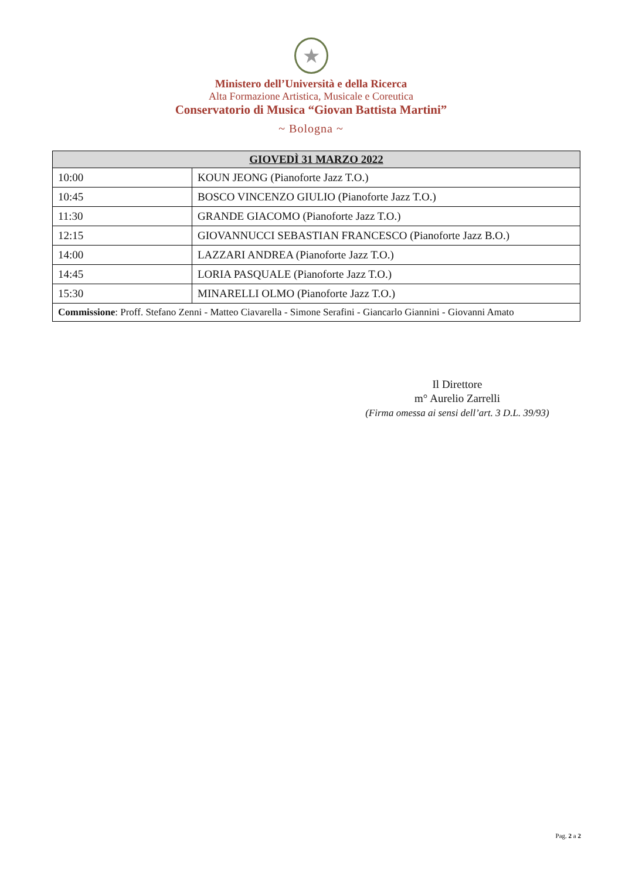★
Ministero dell’Università e della Ricerca
Alta Formazione Artistica, Musicale e Coreutica
Conservatorio di Musica “Giovan Battista Martini”
~ Bologna ~
| GIOVEDÌ 31 MARZO 2022 | |
| --- | --- |
| 10:00 | KOUN JEONG (Pianoforte Jazz T.O.) |
| 10:45 | BOSCO VINCENZO GIULIO (Pianoforte Jazz T.O.) |
| 11:30 | GRANDE GIACOMO (Pianoforte Jazz T.O.) |
| 12:15 | GIOVANNUCCI SEBASTIAN FRANCESCO (Pianoforte Jazz B.O.) |
| 14:00 | LAZZARI ANDREA (Pianoforte Jazz T.O.) |
| 14:45 | LORIA PASQUALE (Pianoforte Jazz T.O.) |
| 15:30 | MINARELLI OLMO (Pianoforte Jazz T.O.) |
| Commissione : Proff. Stefano Zenni - Matteo Ciavarella - Simone Serafini - Giancarlo Giannini - Giovanni Amato | |
Il Direttore
m° Aurelio Zarrelli
(Firma omessa ai sensi dell’art. 3 D.L. 39/93)
Pag. 2 a 2